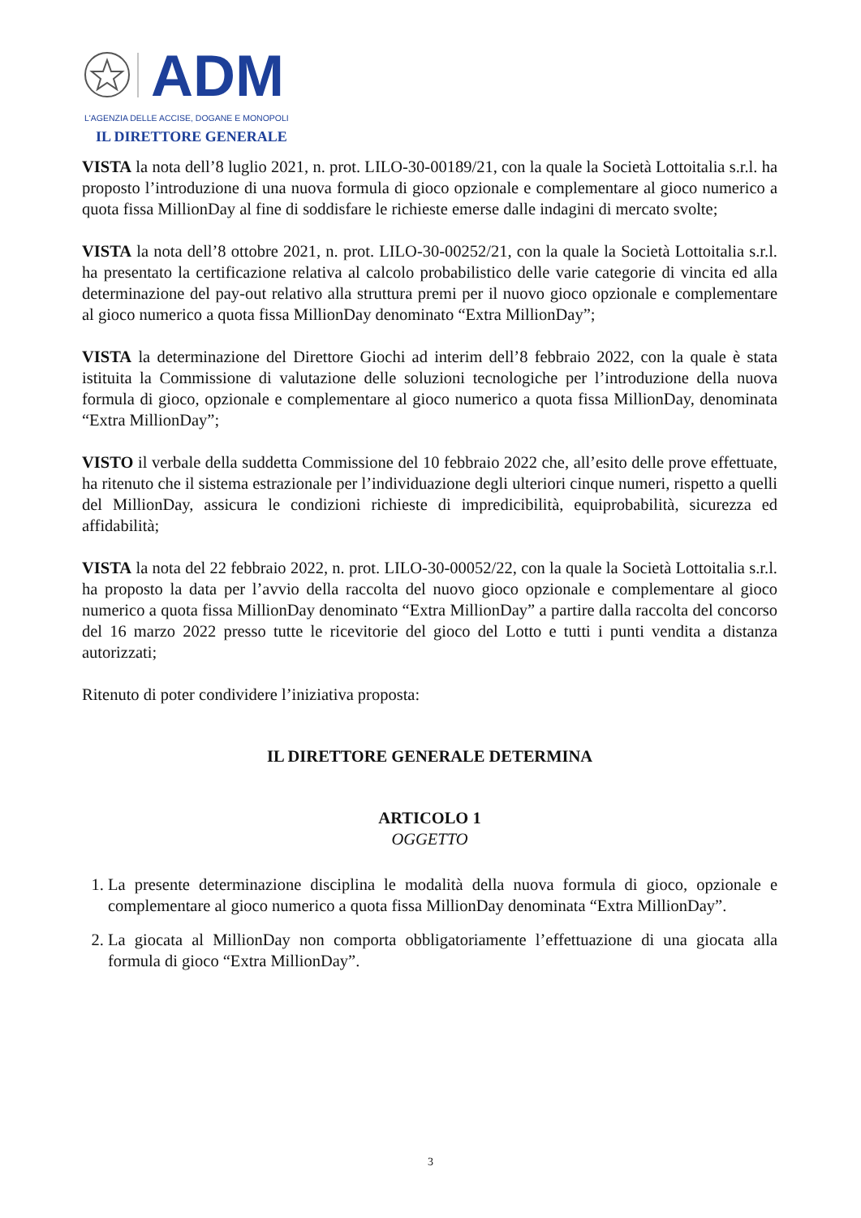ADM
L'AGENZIA DELLE ACCISE, DOGANE E MONOPOLI
IL DIRETTORE GENERALE
VISTA la nota dell’8 luglio 2021, n. prot. LILO-30-00189/21, con la quale la Società Lottoitalia s.r.l. ha proposto l’introduzione di una nuova formula di gioco opzionale e complementare al gioco numerico a quota fissa MillionDay al fine di soddisfare le richieste emerse dalle indagini di mercato svolte;
VISTA la nota dell’8 ottobre 2021, n. prot. LILO-30-00252/21, con la quale la Società Lottoitalia s.r.l. ha presentato la certificazione relativa al calcolo probabilistico delle varie categorie di vincita ed alla determinazione del pay-out relativo alla struttura premi per il nuovo gioco opzionale e complementare al gioco numerico a quota fissa MillionDay denominato “Extra MillionDay”;
VISTA la determinazione del Direttore Giochi ad interim dell’8 febbraio 2022, con la quale è stata istituita la Commissione di valutazione delle soluzioni tecnologiche per l’introduzione della nuova formula di gioco, opzionale e complementare al gioco numerico a quota fissa MillionDay, denominata “Extra MillionDay”;
VISTO il verbale della suddetta Commissione del 10 febbraio 2022 che, all’esito delle prove effettuate, ha ritenuto che il sistema estrazionale per l’individuazione degli ulteriori cinque numeri, rispetto a quelli del MillionDay, assicura le condizioni richieste di impredicibilità, equiprobabilità, sicurezza ed affidabilità;
VISTA la nota del 22 febbraio 2022, n. prot. LILO-30-00052/22, con la quale la Società Lottoitalia s.r.l. ha proposto la data per l’avvio della raccolta del nuovo gioco opzionale e complementare al gioco numerico a quota fissa MillionDay denominato “Extra MillionDay” a partire dalla raccolta del concorso del 16 marzo 2022 presso tutte le ricevitorie del gioco del Lotto e tutti i punti vendita a distanza autorizzati;
Ritenuto di poter condividere l’iniziativa proposta:
IL DIRETTORE GENERALE DETERMINA
ARTICOLO 1
OGGETTO
1. La presente determinazione disciplina le modalità della nuova formula di gioco, opzionale e complementare al gioco numerico a quota fissa MillionDay denominata “Extra MillionDay”.
2. La giocata al MillionDay non comporta obbligatoriamente l’effettuazione di una giocata alla formula di gioco “Extra MillionDay”.
3